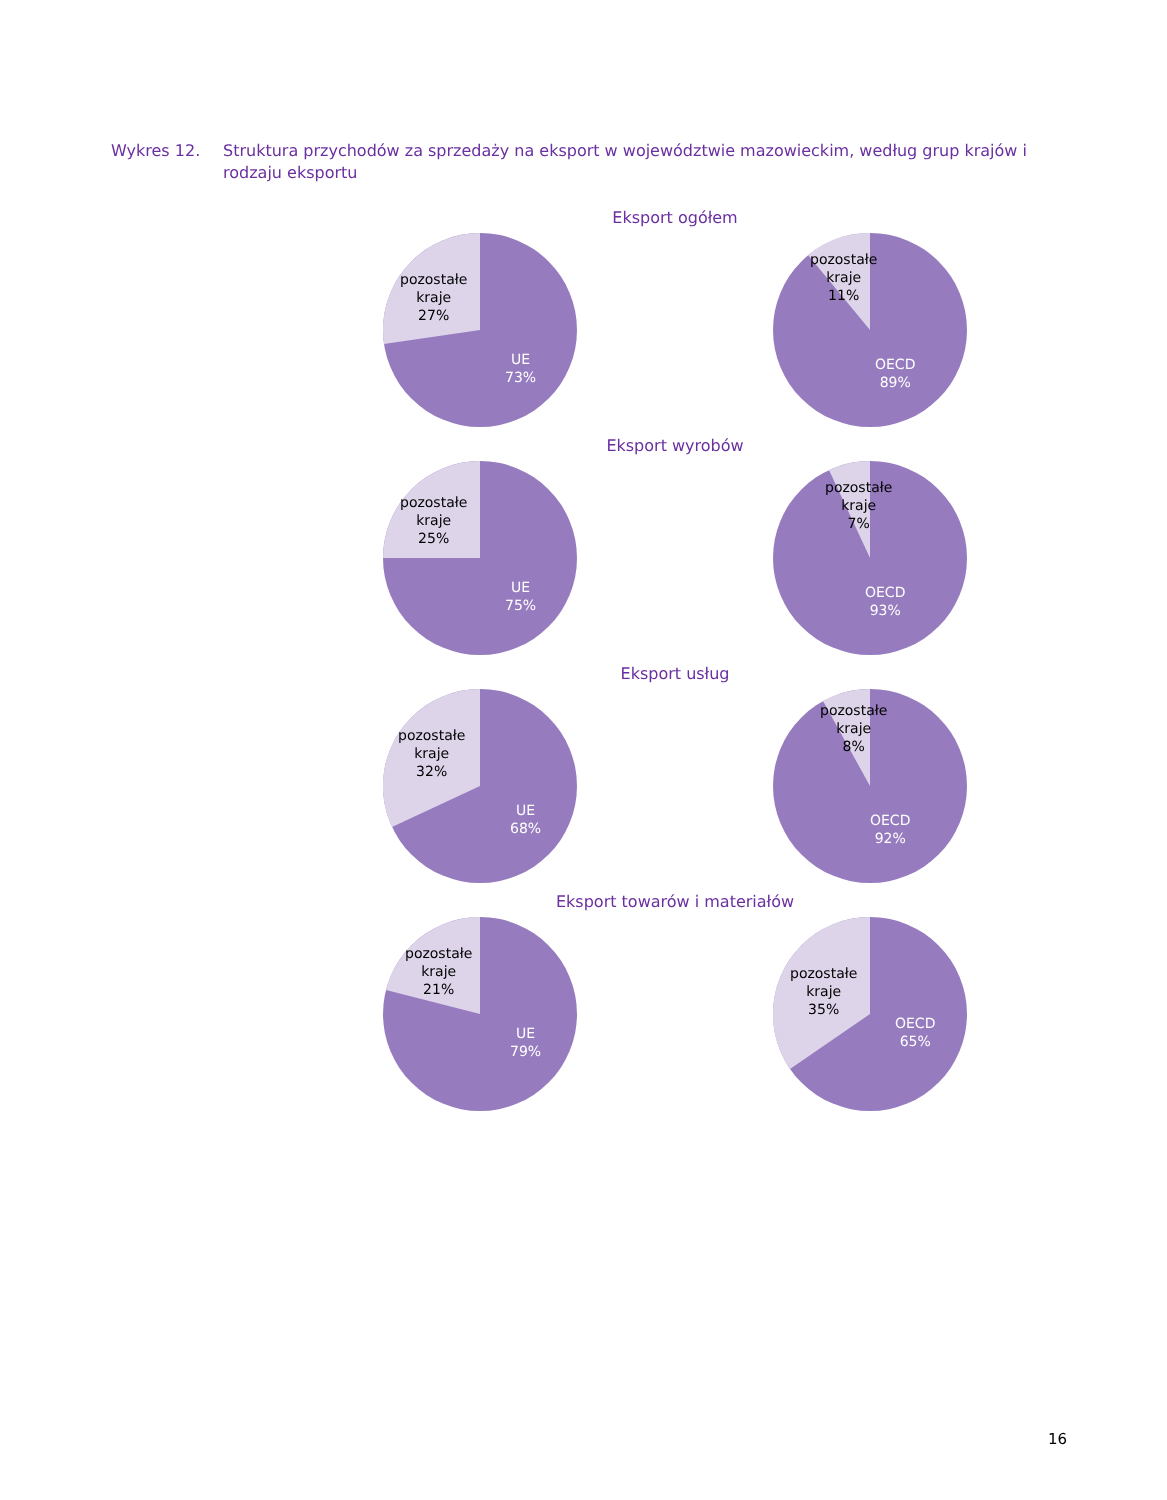Wykres 12. Struktura przychodów za sprzedaży na eksport w województwie mazowieckim, według grup krajów i rodzaju eksportu
Eksport ogółem
pozostałe
kraje
27%
UE
73%
pozostałe
kraje
11%
OECD
89%
Eksport wyrobów
pozostałe
kraje
25%
UE
75%
pozostałe
kraje
7%
OECD
93%
Eksport usług
pozostałe
kraje
32%
UE
68%
pozostałe
kraje
8%
OECD
92%
Eksport towarów i materiałów
pozostałe
kraje
21%
UE
79%
pozostałe
kraje
35%
OECD
65%
16